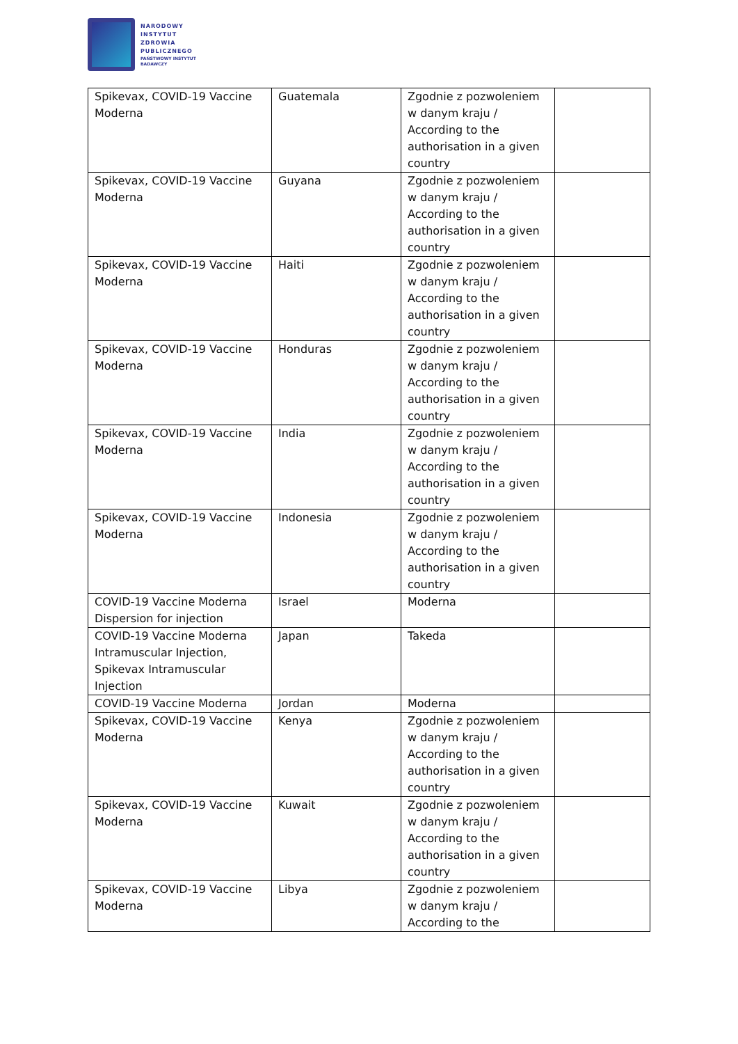NARODOWY
INSTYTUT
ZDROWIA
PUBLICZNEGO
PAŃSTWOWY INSTYTUT
BADAWCZY
| Spikevax, COVID-19 Vaccine Moderna | Guatemala | Zgodnie z pozwoleniem w danym kraju / According to the authorisation in a given country | |
| Spikevax, COVID-19 Vaccine Moderna | Guyana | Zgodnie z pozwoleniem w danym kraju / According to the authorisation in a given country | |
| Spikevax, COVID-19 Vaccine Moderna | Haiti | Zgodnie z pozwoleniem w danym kraju / According to the authorisation in a given country | |
| Spikevax, COVID-19 Vaccine Moderna | Honduras | Zgodnie z pozwoleniem w danym kraju / According to the authorisation in a given country | |
| Spikevax, COVID-19 Vaccine Moderna | India | Zgodnie z pozwoleniem w danym kraju / According to the authorisation in a given country | |
| Spikevax, COVID-19 Vaccine Moderna | Indonesia | Zgodnie z pozwoleniem w danym kraju / According to the authorisation in a given country | |
| COVID-19 Vaccine Moderna Dispersion for injection | Israel | Moderna | |
| COVID-19 Vaccine Moderna Intramuscular Injection, Spikevax Intramuscular Injection | Japan | Takeda | |
| COVID-19 Vaccine Moderna | Jordan | Moderna | |
| Spikevax, COVID-19 Vaccine Moderna | Kenya | Zgodnie z pozwoleniem w danym kraju / According to the authorisation in a given country | |
| Spikevax, COVID-19 Vaccine Moderna | Kuwait | Zgodnie z pozwoleniem w danym kraju / According to the authorisation in a given country | |
| Spikevax, COVID-19 Vaccine Moderna | Libya | Zgodnie z pozwoleniem w danym kraju / According to the | |